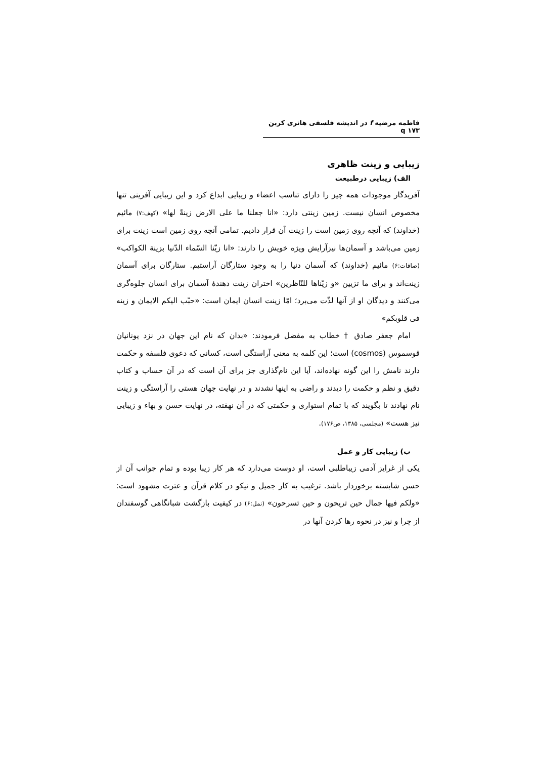فاطمه مرضیه f در اندیشه فلسفی هانری کربن q ۱۷۳
زیبایی و زینت ظاهری
الف) زیبایی درطبیعت
آفریدگار موجودات همه چیز را دارای تناسب اعضاء و زیبایی ابداع کرد و این زیبایی آفرینی تنها مخصوص انسان نیست. زمین زینتی دارد: «انا جعلنا ما علی الارض زینةً لها» (کهف:۷) مائیم (خداوند) که آنچه روی زمین است را زینت آن قرار دادیم. تمامی آنچه روی زمین است زینت برای زمین می‌باشد و آسمان‌ها نیزآرایش ویژه خویش را دارند: «انا زیّنا السّماء الدّنیا بزینة الکواکب» (صافات:۶) مائیم (خداوند) که آسمان دنیا را به وجود ستارگان آراستیم. ستارگان برای آسمان زینت‌اند و برای ما تزیین «و زیّناها للنّاظرین» اختران زینت دهندهٔ آسمان برای انسان جلوه‌گری می‌کنند و دیدگان او از آنها لذّت می‌برد؛ امّا زینت انسان ایمان است: «حبّب الیکم الایمان و زینه فی قلوبکم»
امام جعفر صادق † خطاب به مفضل فرمودند: «بدان که نام این جهان در نزد یونانیان قوسموس (cosmos) است؛ این کلمه به معنی آراستگی است، کسانی که دعوی فلسفه و حکمت دارند نامش را این گونه نهاده‌اند، آیا این نام‌گذاری جز برای آن است که در آن حساب و کتاب دقیق و نظم و حکمت را دیدند و راضی به اینها نشدند و در نهایت جهان هستی را آراستگی و زینت نام نهادند تا بگویند که با تمام استواری و حکمتی که در آن نهفته، در نهایت حسن و بهاء و زیبایی نیز هست» (مجلسی، ۱۳۸۵، ص۱۷۶).
ب) زیبایی کار و عمل
یکی از غرایز آدمی زیباطلبی است، او دوست می‌دارد که هر کار زیبا بوده و تمام جوانب آن از حسن شایسته برخوردار باشد. ترغیب به کار جمیل و نیکو در کلام قرآن و عترت مشهود است: «ولکم فیها جمال حین تریحون و حین تسرحون» (نمل:۶) در کیفیت بازگشت شبانگاهی گوسفندان از چرا و نیز در نحوه رها کردن آنها در